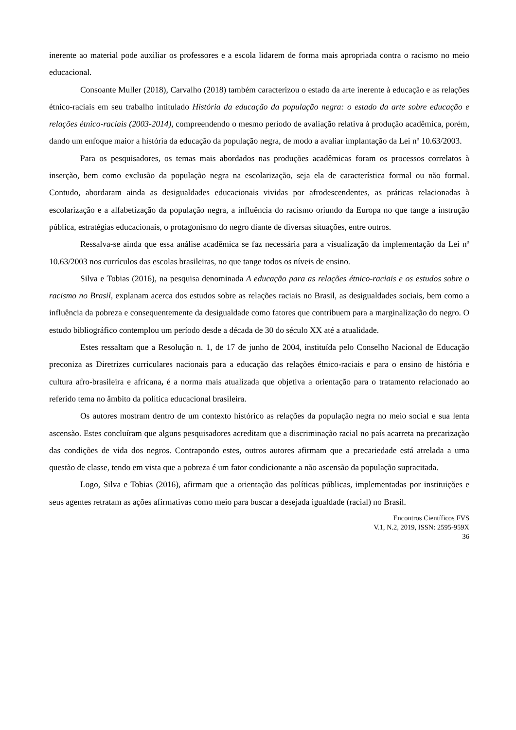inerente ao material pode auxiliar os professores e a escola lidarem de forma mais apropriada contra o racismo no meio educacional.
Consoante Muller (2018), Carvalho (2018) também caracterizou o estado da arte inerente à educação e as relações étnico-raciais em seu trabalho intitulado História da educação da população negra: o estado da arte sobre educação e relações étnico-raciais (2003-2014), compreendendo o mesmo período de avaliação relativa à produção acadêmica, porém, dando um enfoque maior a história da educação da população negra, de modo a avaliar implantação da Lei nº 10.63/2003.
Para os pesquisadores, os temas mais abordados nas produções acadêmicas foram os processos correlatos à inserção, bem como exclusão da população negra na escolarização, seja ela de característica formal ou não formal. Contudo, abordaram ainda as desigualdades educacionais vividas por afrodescendentes, as práticas relacionadas à escolarização e a alfabetização da população negra, a influência do racismo oriundo da Europa no que tange a instrução pública, estratégias educacionais, o protagonismo do negro diante de diversas situações, entre outros.
Ressalva-se ainda que essa análise acadêmica se faz necessária para a visualização da implementação da Lei nº 10.63/2003 nos currículos das escolas brasileiras, no que tange todos os níveis de ensino.
Silva e Tobias (2016), na pesquisa denominada A educação para as relações étnico-raciais e os estudos sobre o racismo no Brasil, explanam acerca dos estudos sobre as relações raciais no Brasil, as desigualdades sociais, bem como a influência da pobreza e consequentemente da desigualdade como fatores que contribuem para a marginalização do negro. O estudo bibliográfico contemplou um período desde a década de 30 do século XX até a atualidade.
Estes ressaltam que a Resolução n. 1, de 17 de junho de 2004, instituída pelo Conselho Nacional de Educação preconiza as Diretrizes curriculares nacionais para a educação das relações étnico-raciais e para o ensino de história e cultura afro-brasileira e africana, é a norma mais atualizada que objetiva a orientação para o tratamento relacionado ao referido tema no âmbito da política educacional brasileira.
Os autores mostram dentro de um contexto histórico as relações da população negra no meio social e sua lenta ascensão. Estes concluíram que alguns pesquisadores acreditam que a discriminação racial no país acarreta na precarização das condições de vida dos negros. Contrapondo estes, outros autores afirmam que a precariedade está atrelada a uma questão de classe, tendo em vista que a pobreza é um fator condicionante a não ascensão da população supracitada.
Logo, Silva e Tobias (2016), afirmam que a orientação das políticas públicas, implementadas por instituições e seus agentes retratam as ações afirmativas como meio para buscar a desejada igualdade (racial) no Brasil.
Encontros Científicos FVS
V.1, N.2, 2019, ISSN: 2595-959X
36